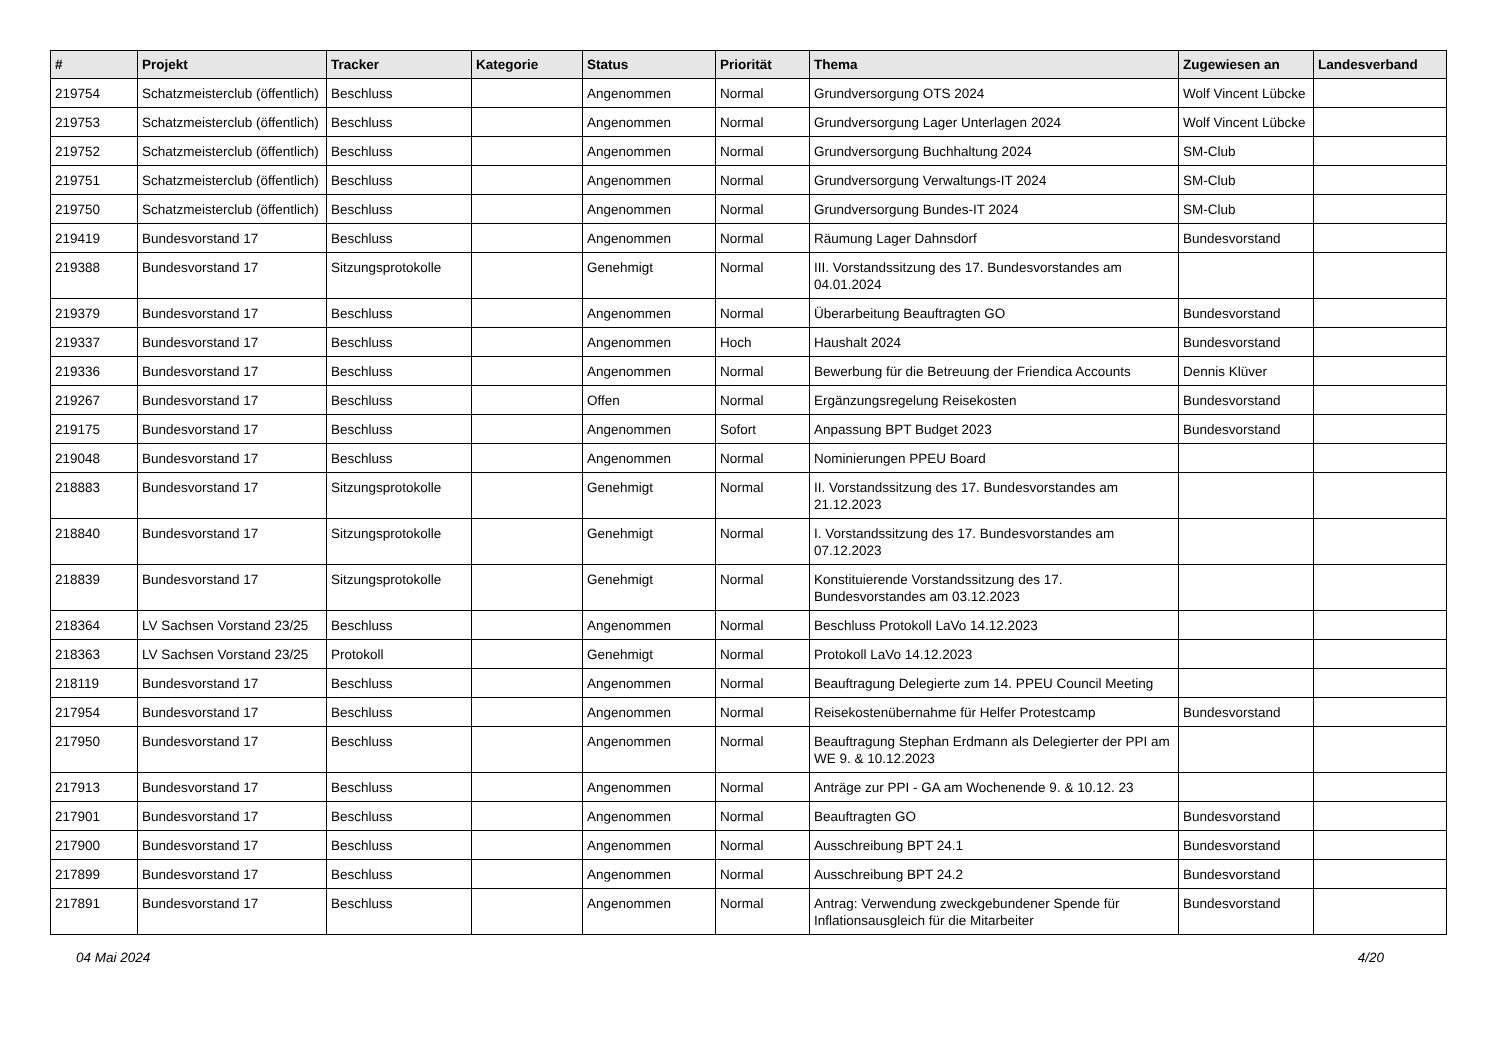| # | Projekt | Tracker | Kategorie | Status | Priorität | Thema | Zugewiesen an | Landesverband |
| --- | --- | --- | --- | --- | --- | --- | --- | --- |
| 219754 | Schatzmeisterclub (öffentlich) | Beschluss | | Angenommen | Normal | Grundversorgung OTS 2024 | Wolf Vincent Lübcke | |
| 219753 | Schatzmeisterclub (öffentlich) | Beschluss | | Angenommen | Normal | Grundversorgung Lager Unterlagen 2024 | Wolf Vincent Lübcke | |
| 219752 | Schatzmeisterclub (öffentlich) | Beschluss | | Angenommen | Normal | Grundversorgung Buchhaltung 2024 | SM-Club | |
| 219751 | Schatzmeisterclub (öffentlich) | Beschluss | | Angenommen | Normal | Grundversorgung Verwaltungs-IT 2024 | SM-Club | |
| 219750 | Schatzmeisterclub (öffentlich) | Beschluss | | Angenommen | Normal | Grundversorgung Bundes-IT 2024 | SM-Club | |
| 219419 | Bundesvorstand 17 | Beschluss | | Angenommen | Normal | Räumung Lager Dahnsdorf | Bundesvorstand | |
| 219388 | Bundesvorstand 17 | Sitzungsprotokolle | | Genehmigt | Normal | III. Vorstandssitzung des 17. Bundesvorstandes am 04.01.2024 | | |
| 219379 | Bundesvorstand 17 | Beschluss | | Angenommen | Normal | Überarbeitung Beauftragten GO | Bundesvorstand | |
| 219337 | Bundesvorstand 17 | Beschluss | | Angenommen | Hoch | Haushalt 2024 | Bundesvorstand | |
| 219336 | Bundesvorstand 17 | Beschluss | | Angenommen | Normal | Bewerbung für die Betreuung der Friendica Accounts | Dennis Klüver | |
| 219267 | Bundesvorstand 17 | Beschluss | | Offen | Normal | Ergänzungsregelung Reisekosten | Bundesvorstand | |
| 219175 | Bundesvorstand 17 | Beschluss | | Angenommen | Sofort | Anpassung BPT Budget 2023 | Bundesvorstand | |
| 219048 | Bundesvorstand 17 | Beschluss | | Angenommen | Normal | Nominierungen PPEU Board | | |
| 218883 | Bundesvorstand 17 | Sitzungsprotokolle | | Genehmigt | Normal | II. Vorstandssitzung des 17. Bundesvorstandes am 21.12.2023 | | |
| 218840 | Bundesvorstand 17 | Sitzungsprotokolle | | Genehmigt | Normal | I. Vorstandssitzung des 17. Bundesvorstandes am 07.12.2023 | | |
| 218839 | Bundesvorstand 17 | Sitzungsprotokolle | | Genehmigt | Normal | Konstituierende Vorstandssitzung des 17. Bundesvorstandes am 03.12.2023 | | |
| 218364 | LV Sachsen Vorstand 23/25 | Beschluss | | Angenommen | Normal | Beschluss Protokoll LaVo 14.12.2023 | | |
| 218363 | LV Sachsen Vorstand 23/25 | Protokoll | | Genehmigt | Normal | Protokoll LaVo 14.12.2023 | | |
| 218119 | Bundesvorstand 17 | Beschluss | | Angenommen | Normal | Beauftragung Delegierte zum 14. PPEU Council Meeting | | |
| 217954 | Bundesvorstand 17 | Beschluss | | Angenommen | Normal | Reisekostenübernahme für Helfer Protestcamp | Bundesvorstand | |
| 217950 | Bundesvorstand 17 | Beschluss | | Angenommen | Normal | Beauftragung Stephan Erdmann als Delegierter der PPI am WE 9. & 10.12.2023 | | |
| 217913 | Bundesvorstand 17 | Beschluss | | Angenommen | Normal | Anträge zur PPI - GA am Wochenende 9. & 10.12. 23 | | |
| 217901 | Bundesvorstand 17 | Beschluss | | Angenommen | Normal | Beauftragten GO | Bundesvorstand | |
| 217900 | Bundesvorstand 17 | Beschluss | | Angenommen | Normal | Ausschreibung BPT 24.1 | Bundesvorstand | |
| 217899 | Bundesvorstand 17 | Beschluss | | Angenommen | Normal | Ausschreibung BPT 24.2 | Bundesvorstand | |
| 217891 | Bundesvorstand 17 | Beschluss | | Angenommen | Normal | Antrag: Verwendung zweckgebundener Spende für Inflationsausgleich für die Mitarbeiter | Bundesvorstand | |
04 Mai 2024 4/20